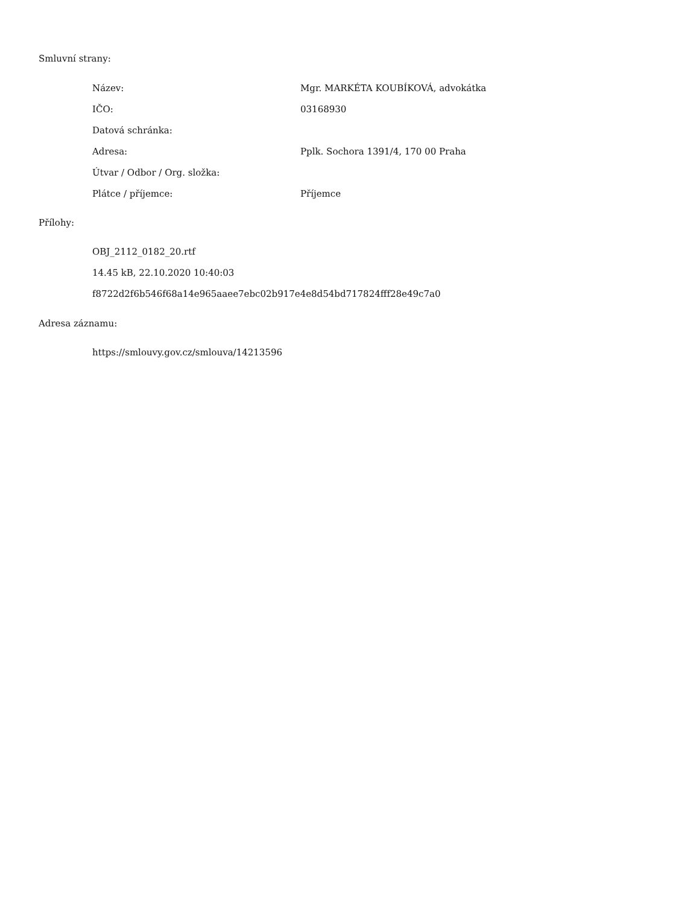Smluvní strany:
| Název: | Mgr. MARKÉTA KOUBÍKOVÁ, advokátka |
| IČO: | 03168930 |
| Datová schránka: | |
| Adresa: | Pplk. Sochora 1391/4, 170 00 Praha |
| Útvar / Odbor / Org. složka: | |
| Plátce / příjemce: | Příjemce |
Přílohy:
OBJ_2112_0182_20.rtf
14.45 kB, 22.10.2020 10:40:03
f8722d2f6b546f68a14e965aaee7ebc02b917e4e8d54bd717824fff28e49c7a0
Adresa záznamu:
https://smlouvy.gov.cz/smlouva/14213596